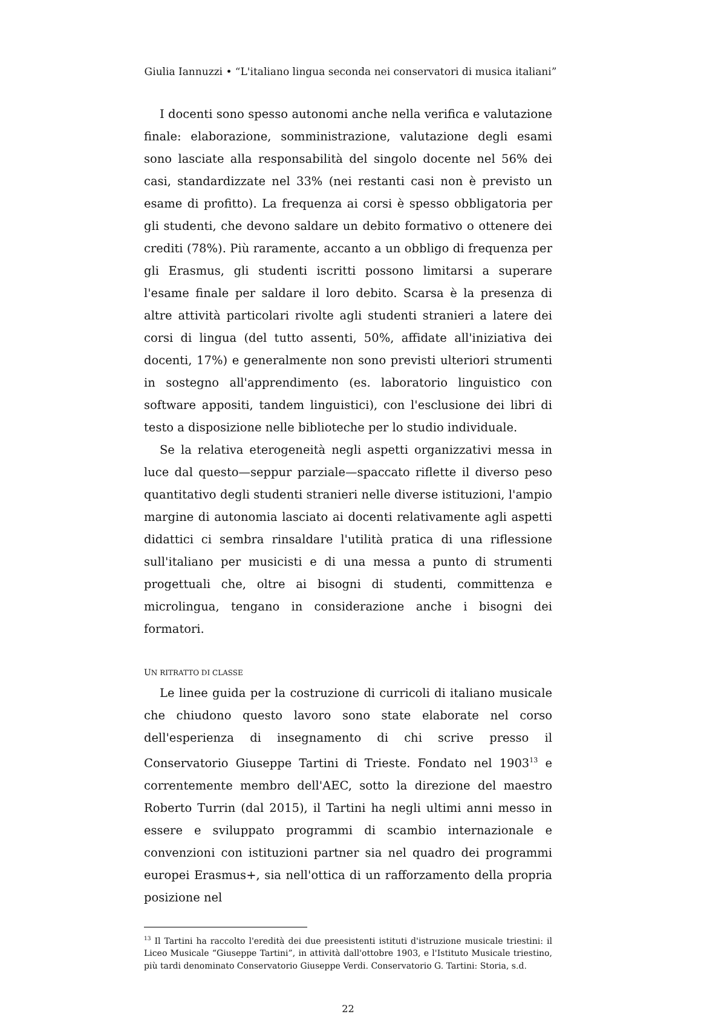Giulia Iannuzzi • “L'italiano lingua seconda nei conservatori di musica italiani”
I docenti sono spesso autonomi anche nella verifica e valutazione finale: elaborazione, somministrazione, valutazione degli esami sono lasciate alla responsabilità del singolo docente nel 56% dei casi, standardizzate nel 33% (nei restanti casi non è previsto un esame di profitto). La frequenza ai corsi è spesso obbligatoria per gli studenti, che devono saldare un debito formativo o ottenere dei crediti (78%). Più raramente, accanto a un obbligo di frequenza per gli Erasmus, gli studenti iscritti possono limitarsi a superare l'esame finale per saldare il loro debito. Scarsa è la presenza di altre attività particolari rivolte agli studenti stranieri a latere dei corsi di lingua (del tutto assenti, 50%, affidate all'iniziativa dei docenti, 17%) e generalmente non sono previsti ulteriori strumenti in sostegno all'apprendimento (es. laboratorio linguistico con software appositi, tandem linguistici), con l'esclusione dei libri di testo a disposizione nelle biblioteche per lo studio individuale.
Se la relativa eterogeneità negli aspetti organizzativi messa in luce dal questo—seppur parziale—spaccato riflette il diverso peso quantitativo degli studenti stranieri nelle diverse istituzioni, l'ampio margine di autonomia lasciato ai docenti relativamente agli aspetti didattici ci sembra rinsaldare l'utilità pratica di una riflessione sull'italiano per musicisti e di una messa a punto di strumenti progettuali che, oltre ai bisogni di studenti, committenza e microlingua, tengano in considerazione anche i bisogni dei formatori.
UN RITRATTO DI CLASSE
Le linee guida per la costruzione di curricoli di italiano musicale che chiudono questo lavoro sono state elaborate nel corso dell'esperienza di insegnamento di chi scrive presso il Conservatorio Giuseppe Tartini di Trieste. Fondato nel 1903<sup>13</sup> e correntemente membro dell'AEC, sotto la direzione del maestro Roberto Turrin (dal 2015), il Tartini ha negli ultimi anni messo in essere e sviluppato programmi di scambio internazionale e convenzioni con istituzioni partner sia nel quadro dei programmi europei Erasmus+, sia nell'ottica di un rafforzamento della propria posizione nel
<sup>13</sup> Il Tartini ha raccolto l'eredità dei due preesistenti istituti d'istruzione musicale triestini: il Liceo Musicale “Giuseppe Tartini”, in attività dall'ottobre 1903, e l'Istituto Musicale triestino, più tardi denominato Conservatorio Giuseppe Verdi. Conservatorio G. Tartini: Storia, s.d.
22